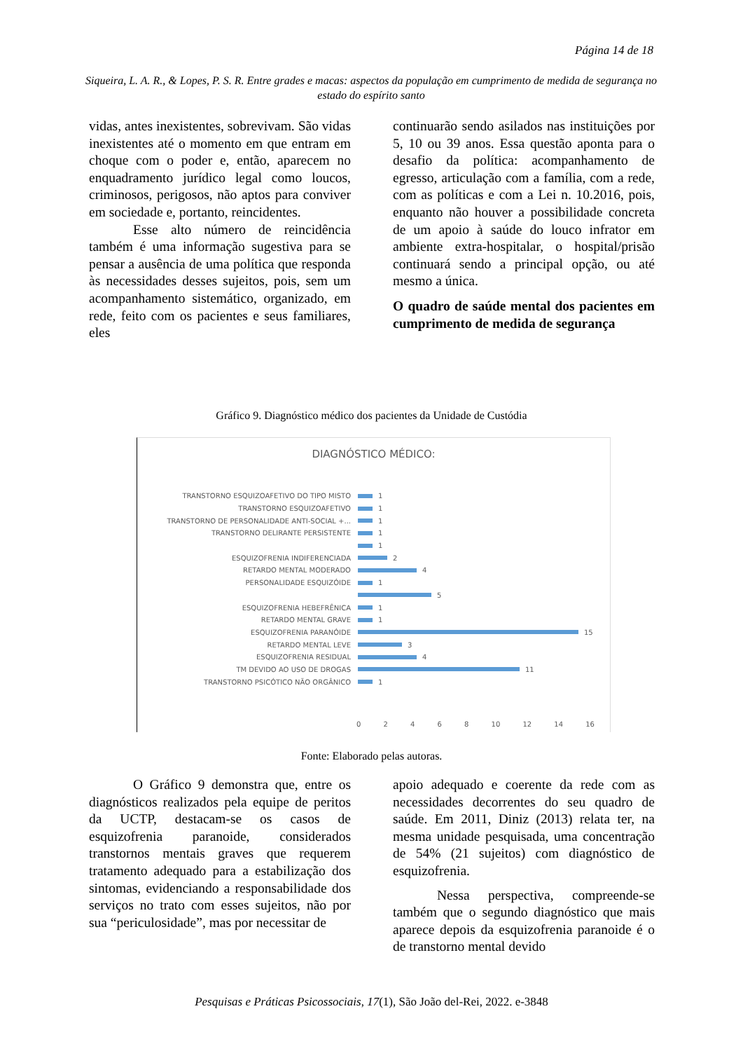Página 14 de 18
Siqueira, L. A. R., & Lopes, P. S. R. Entre grades e macas: aspectos da população em cumprimento de medida de segurança no estado do espírito santo
vidas, antes inexistentes, sobrevivam. São vidas inexistentes até o momento em que entram em choque com o poder e, então, aparecem no enquadramento jurídico legal como loucos, criminosos, perigosos, não aptos para conviver em sociedade e, portanto, reincidentes.
Esse alto número de reincidência também é uma informação sugestiva para se pensar a ausência de uma política que responda às necessidades desses sujeitos, pois, sem um acompanhamento sistemático, organizado, em rede, feito com os pacientes e seus familiares, eles
continuarão sendo asilados nas instituições por 5, 10 ou 39 anos. Essa questão aponta para o desafio da política: acompanhamento de egresso, articulação com a família, com a rede, com as políticas e com a Lei n. 10.2016, pois, enquanto não houver a possibilidade concreta de um apoio à saúde do louco infrator em ambiente extra-hospitalar, o hospital/prisão continuará sendo a principal opção, ou até mesmo a única.
O quadro de saúde mental dos pacientes em cumprimento de medida de segurança
Gráfico 9. Diagnóstico médico dos pacientes da Unidade de Custódia
DIAGNÓSTICO MÉDICO:
TRANSTORNO ESQUIZOAFETIVO DO TIPO MISTO 1
TRANSTORNO ESQUIZOAFETIVO 1
TRANSTORNO DE PERSONALIDADE ANTI-SOCIAL +... 1
TRANSTORNO DELIRANTE PERSISTENTE 1
1
ESQUIZOFRENIA INDIFERENCIADA 2
RETARDO MENTAL MODERADO 4
PERSONALIDADE ESQUIZÓIDE 1
5
ESQUIZOFRENIA HEBEFRÊNICA 1
RETARDO MENTAL GRAVE 1
ESQUIZOFRENIA PARANÓIDE 15
RETARDO MENTAL LEVE 3
ESQUIZOFRENIA RESIDUAL 4
TM DEVIDO AO USO DE DROGAS 11
TRANSTORNO PSICÓTICO NÃO ORGÂNICO 1
0 2 4 6 8 10 12 14 16
Fonte: Elaborado pelas autoras.
O Gráfico 9 demonstra que, entre os diagnósticos realizados pela equipe de peritos da UCTP, destacam-se os casos de esquizofrenia paranoide, considerados transtornos mentais graves que requerem tratamento adequado para a estabilização dos sintomas, evidenciando a responsabilidade dos serviços no trato com esses sujeitos, não por sua “periculosidade”, mas por necessitar de
apoio adequado e coerente da rede com as necessidades decorrentes do seu quadro de saúde. Em 2011, Diniz (2013) relata ter, na mesma unidade pesquisada, uma concentração de 54% (21 sujeitos) com diagnóstico de esquizofrenia.
Nessa perspectiva, compreende-se também que o segundo diagnóstico que mais aparece depois da esquizofrenia paranoide é o de transtorno mental devido
Pesquisas e Práticas Psicossociais, 17(1), São João del-Rei, 2022. e-3848